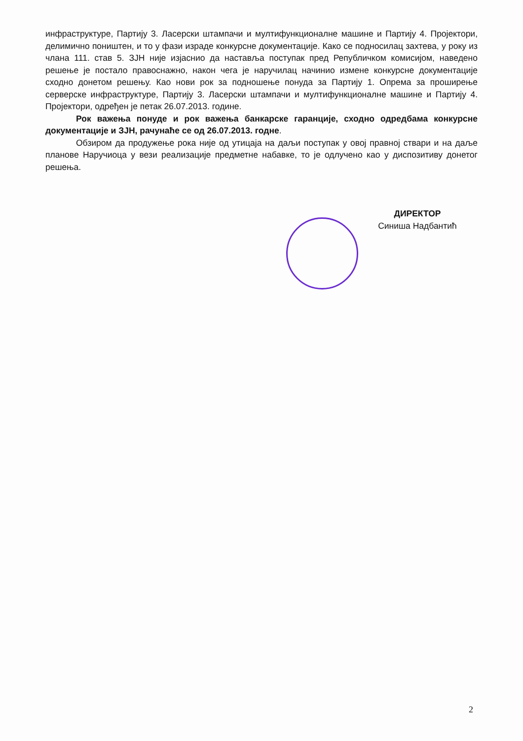инфраструктуре, Партију 3. Ласерски штампачи и мултифункционалне машине и Партију 4. Пројектори, делимично поништен, и то у фази израде конкурсне документације. Како се подносилац захтева, у року из члана 111. став 5. ЗЈН није изјаснио да наставља поступак пред Републичком комисијом, наведено решење је постало правоснажно, након чега је наручилац начинио измене конкурсне документације сходно донетом решењу. Као нови рок за подношење понуда за Партију 1. Опрема за проширење серверске инфраструктуре, Партију 3. Ласерски штампачи и мултифункционалне машине и Партију 4. Пројектори, одређен је петак 26.07.2013. године.
Рок важења понуде и рок важења банкарске гаранције, сходно одредбама конкурсне документације и ЗЈН, рачунаће се од 26.07.2013. годне.
Обзиром да продужење рока није од утицаја на даљи поступак у овој правној ствари и на даље планове Наручиоца у вези реализације предметне набавке, то је одлучено као у диспозитиву донетог решења.
ДИРЕКТОР
Синиша Надбантић
2